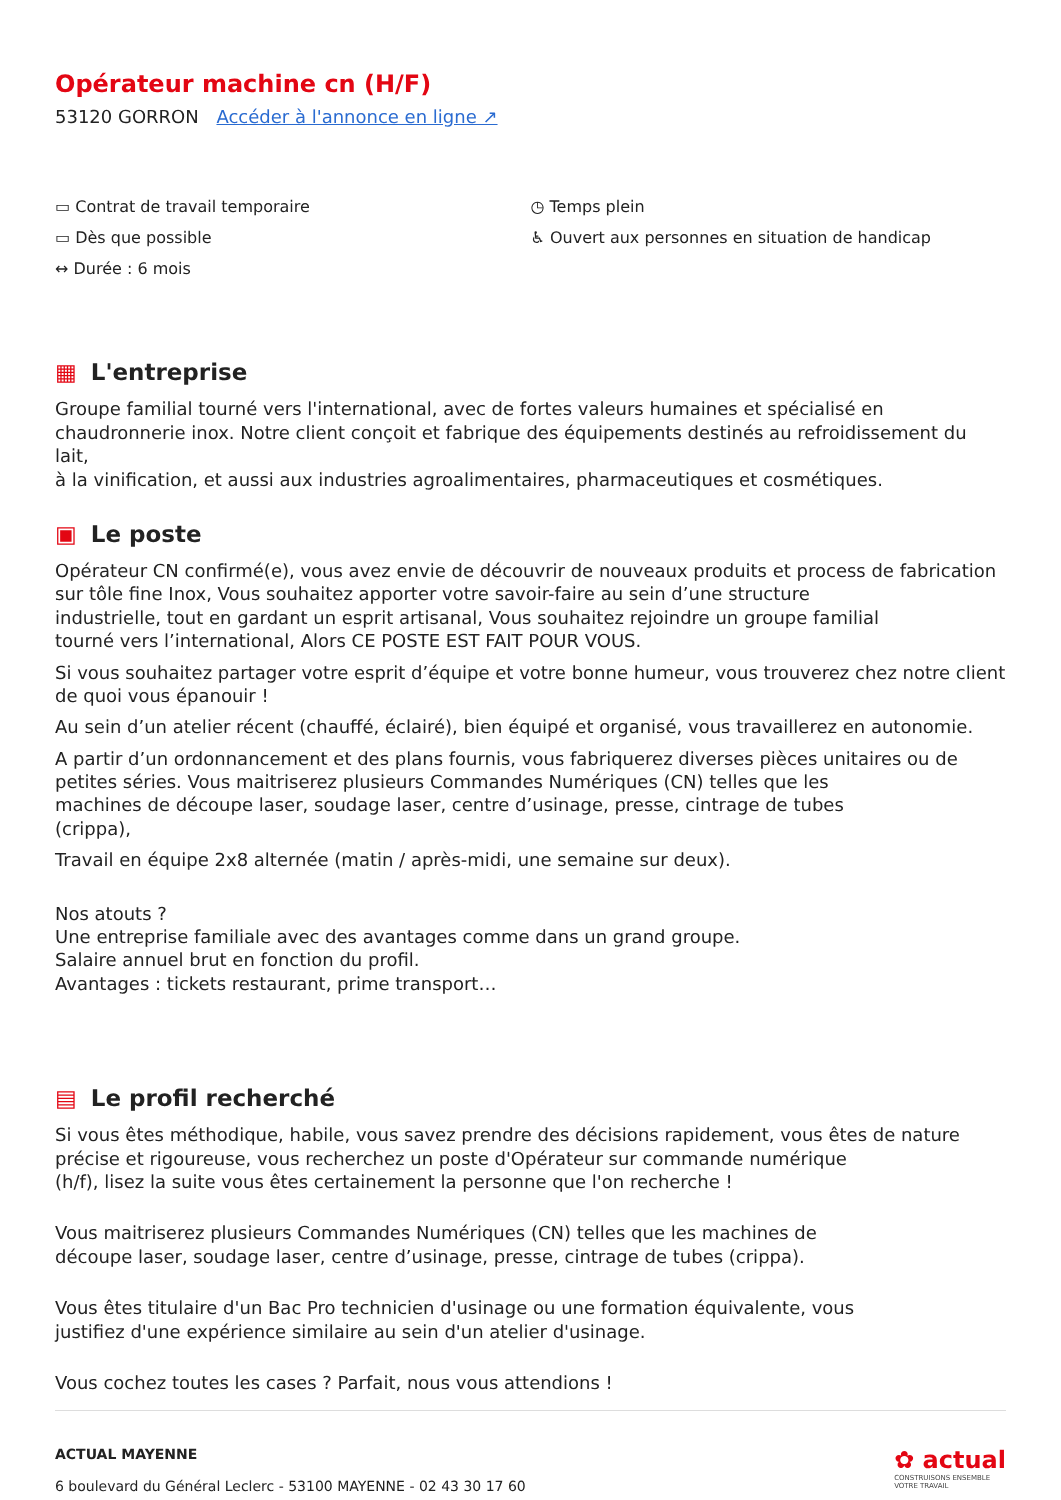Opérateur machine cn (H/F)
53120 GORRON Accéder à l'annonce en ligne ↗
▭ Contrat de travail temporaire
▭ Dès que possible
↔ Durée : 6 mois
◷ Temps plein
♿ Ouvert aux personnes en situation de handicap
▦ L'entreprise
Groupe familial tourné vers l'international, avec de fortes valeurs humaines et spécialisé en chaudronnerie inox. Notre client conçoit et fabrique des équipements destinés au refroidissement du lait,
à la vinification, et aussi aux industries agroalimentaires, pharmaceutiques et cosmétiques.
▣ Le poste
Opérateur CN confirmé(e), vous avez envie de découvrir de nouveaux produits et process de fabrication sur tôle fine Inox, Vous souhaitez apporter votre savoir-faire au sein d’une structure
industrielle, tout en gardant un esprit artisanal, Vous souhaitez rejoindre un groupe familial
tourné vers l’international, Alors CE POSTE EST FAIT POUR VOUS.
Si vous souhaitez partager votre esprit d’équipe et votre bonne humeur, vous trouverez chez notre client de quoi vous épanouir !
Au sein d’un atelier récent (chauffé, éclairé), bien équipé et organisé, vous travaillerez en autonomie.
A partir d’un ordonnancement et des plans fournis, vous fabriquerez diverses pièces unitaires ou de petites séries. Vous maitriserez plusieurs Commandes Numériques (CN) telles que les
machines de découpe laser, soudage laser, centre d’usinage, presse, cintrage de tubes
(crippa),
Travail en équipe 2x8 alternée (matin / après-midi, une semaine sur deux).
Nos atouts ?
Une entreprise familiale avec des avantages comme dans un grand groupe.
Salaire annuel brut en fonction du profil.
Avantages : tickets restaurant, prime transport…
▤ Le profil recherché
Si vous êtes méthodique, habile, vous savez prendre des décisions rapidement, vous êtes de nature précise et rigoureuse, vous recherchez un poste d'Opérateur sur commande numérique
(h/f), lisez la suite vous êtes certainement la personne que l'on recherche !
Vous maitriserez plusieurs Commandes Numériques (CN) telles que les machines de
découpe laser, soudage laser, centre d’usinage, presse, cintrage de tubes (crippa).
Vous êtes titulaire d'un Bac Pro technicien d'usinage ou une formation équivalente, vous
justifiez d'une expérience similaire au sein d'un atelier d'usinage.
Vous cochez toutes les cases ? Parfait, nous vous attendions !
ACTUAL MAYENNE
6 boulevard du Général Leclerc - 53100 MAYENNE - 02 43 30 17 60
✿ actual
CONSTRUISONS ENSEMBLE
VOTRE TRAVAIL